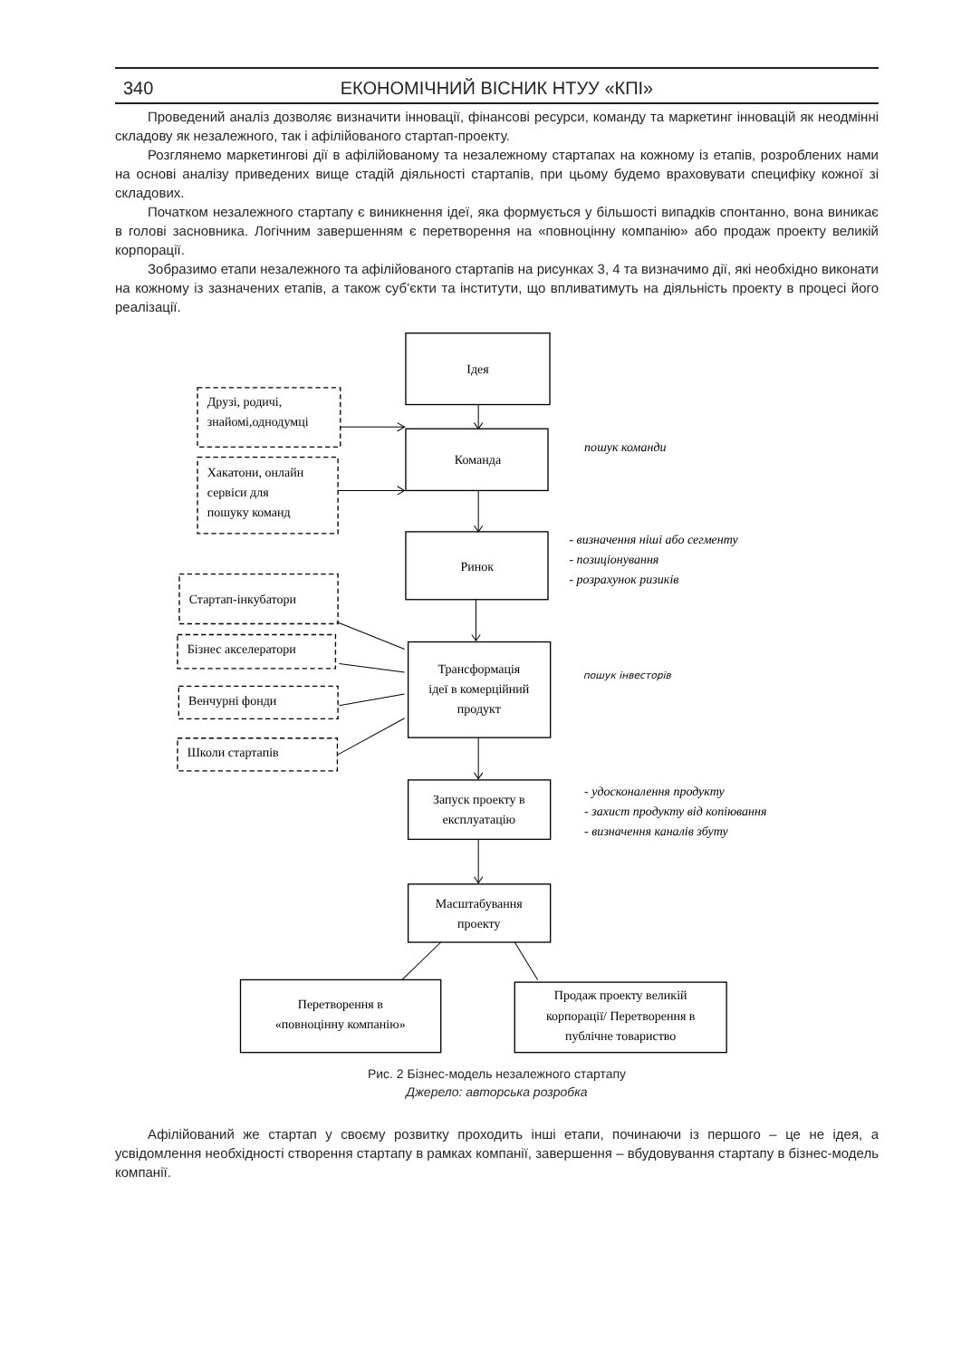340 ЕКОНОМІЧНИЙ ВІСНИК НТУУ «КПІ»
Проведений аналіз дозволяє визначити інновації, фінансові ресурси, команду та маркетинг інновацій як неодмінні складову як незалежного, так і афілійованого стартап-проекту.
Розглянемо маркетингові дії в афілійованому та незалежному стартапах на кожному із етапів, розроблених нами на основі аналізу приведених вище стадій діяльності стартапів, при цьому будемо враховувати специфіку кожної зі складових.
Початком незалежного стартапу є виникнення ідеї, яка формується у більшості випадків спонтанно, вона виникає в голові засновника. Логічним завершенням є перетворення на «повноцінну компанію» або продаж проекту великій корпорації.
Зобразимо етапи незалежного та афілійованого стартапів на рисунках 3, 4 та визначимо дії, які необхідно виконати на кожному із зазначених етапів, а також суб’єкти та інститути, що впливатимуть на діяльність проекту в процесі його реалізації.
Ідея
Друзі, родичі,
знайомі,однодумці
Команда
пошук команди
Хакатони, онлайн
сервіси для
пошуку команд
Ринок
- визначення ніші або сегменту
- позиціонування
- розрахунок ризиків
Стартап-інкубатори
Бізнес акселератори
Трансформація
ідеї в комерційний
продукт
пошук інвесторів
Венчурні фонди
Школи стартапів
Запуск проекту в
експлуатацію
- удосконалення продукту
- захист продукту від копіювання
- визначення каналів збуту
Масштабування
проекту
Перетворення в
«повноцінну компанію»
Продаж проекту великій
корпорації/ Перетворення в
публічне товариство
Рис. 2 Бізнес-модель незалежного стартапу
Джерело: авторська розробка
Афілійований же стартап у своєму розвитку проходить інші етапи, починаючи із першого – це не ідея, а усвідомлення необхідності створення стартапу в рамках компанії, завершення – вбудовування стартапу в бізнес-модель компанії.